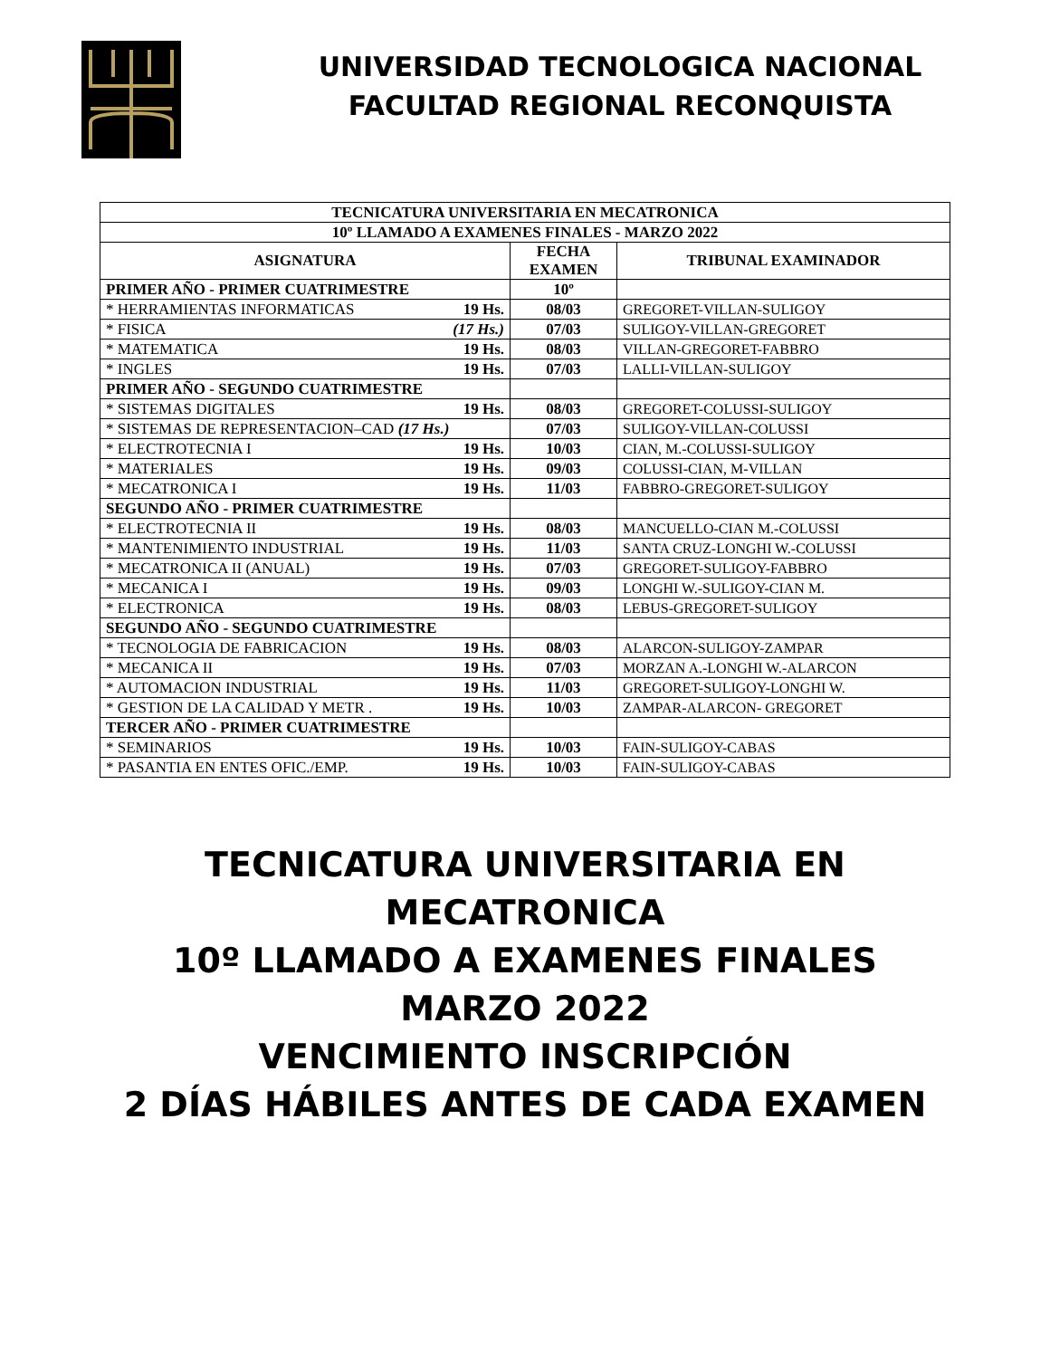UNIVERSIDAD TECNOLOGICA NACIONAL
FACULTAD REGIONAL RECONQUISTA
| TECNICATURA UNIVERSITARIA EN MECATRONICA | | |
| 10º LLAMADO A EXAMENES FINALES - MARZO 2022 | | |
| ASIGNATURA | FECHA EXAMEN | TRIBUNAL EXAMINADOR |
| PRIMER AÑO - PRIMER CUATRIMESTRE | 10º | |
| * HERRAMIENTAS INFORMATICAS 19 Hs. | 08/03 | GREGORET-VILLAN-SULIGOY |
| * FISICA (17 Hs.) | 07/03 | SULIGOY-VILLAN-GREGORET |
| * MATEMATICA 19 Hs. | 08/03 | VILLAN-GREGORET-FABBRO |
| * INGLES 19 Hs. | 07/03 | LALLI-VILLAN-SULIGOY |
| PRIMER AÑO - SEGUNDO CUATRIMESTRE | | |
| * SISTEMAS DIGITALES 19 Hs. | 08/03 | GREGORET-COLUSSI-SULIGOY |
| * SISTEMAS DE REPRESENTACION–CAD (17 Hs.) | 07/03 | SULIGOY-VILLAN-COLUSSI |
| * ELECTROTECNIA I 19 Hs. | 10/03 | CIAN, M.-COLUSSI-SULIGOY |
| * MATERIALES 19 Hs. | 09/03 | COLUSSI-CIAN, M-VILLAN |
| * MECATRONICA I 19 Hs. | 11/03 | FABBRO-GREGORET-SULIGOY |
| SEGUNDO AÑO - PRIMER CUATRIMESTRE | | |
| * ELECTROTECNIA II 19 Hs. | 08/03 | MANCUELLO-CIAN M.-COLUSSI |
| * MANTENIMIENTO INDUSTRIAL 19 Hs. | 11/03 | SANTA CRUZ-LONGHI W.-COLUSSI |
| * MECATRONICA II (ANUAL) 19 Hs. | 07/03 | GREGORET-SULIGOY-FABBRO |
| * MECANICA I 19 Hs. | 09/03 | LONGHI W.-SULIGOY-CIAN M. |
| * ELECTRONICA 19 Hs. | 08/03 | LEBUS-GREGORET-SULIGOY |
| SEGUNDO AÑO - SEGUNDO CUATRIMESTRE | | |
| * TECNOLOGIA DE FABRICACION 19 Hs. | 08/03 | ALARCON-SULIGOY-ZAMPAR |
| * MECANICA II 19 Hs. | 07/03 | MORZAN A.-LONGHI W.-ALARCON |
| * AUTOMACION INDUSTRIAL 19 Hs. | 11/03 | GREGORET-SULIGOY-LONGHI W. |
| * GESTION DE LA CALIDAD Y METR . 19 Hs. | 10/03 | ZAMPAR-ALARCON- GREGORET |
| TERCER AÑO - PRIMER CUATRIMESTRE | | |
| * SEMINARIOS 19 Hs. | 10/03 | FAIN-SULIGOY-CABAS |
| * PASANTIA EN ENTES OFIC./EMP. 19 Hs. | 10/03 | FAIN-SULIGOY-CABAS |
TECNICATURA UNIVERSITARIA EN
MECATRONICA
10º LLAMADO A EXAMENES FINALES
MARZO 2022
VENCIMIENTO INSCRIPCIÓN
2 DÍAS HÁBILES ANTES DE CADA EXAMEN